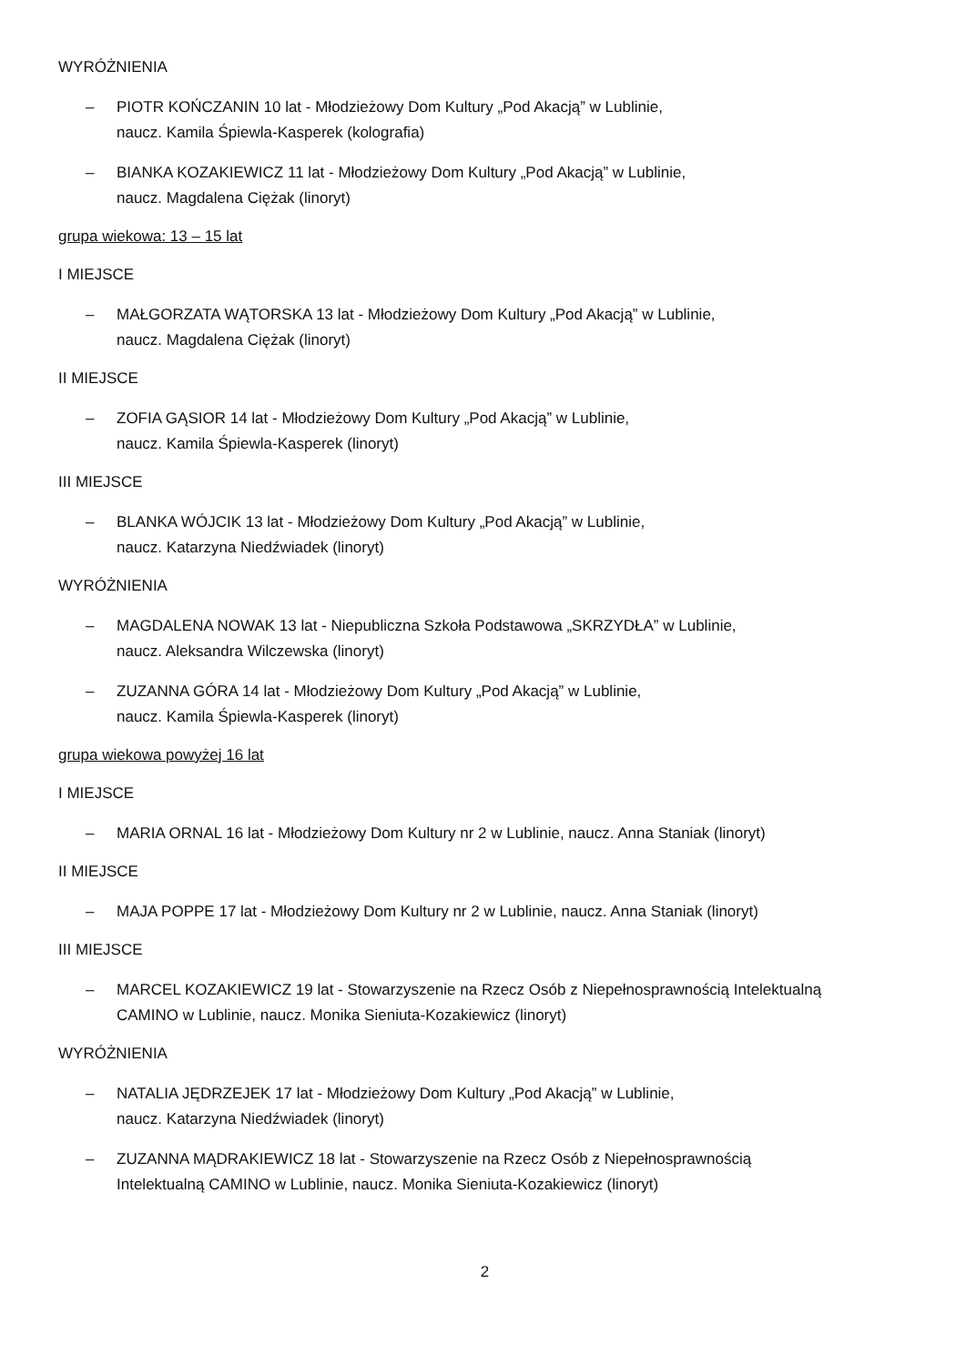WYRÓŻNIENIA
– PIOTR KOŃCZANIN 10 lat - Młodzieżowy Dom Kultury „Pod Akacją” w Lublinie,
naucz. Kamila Śpiewla-Kasperek (kolografia)
– BIANKA KOZAKIEWICZ 11 lat - Młodzieżowy Dom Kultury „Pod Akacją” w Lublinie,
naucz. Magdalena Ciężak (linoryt)
grupa wiekowa: 13 – 15 lat
I MIEJSCE
– MAŁGORZATA WĄTORSKA 13 lat - Młodzieżowy Dom Kultury „Pod Akacją” w Lublinie,
naucz. Magdalena Ciężak (linoryt)
II MIEJSCE
– ZOFIA GĄSIOR 14 lat - Młodzieżowy Dom Kultury „Pod Akacją” w Lublinie,
naucz. Kamila Śpiewla-Kasperek (linoryt)
III MIEJSCE
– BLANKA WÓJCIK 13 lat - Młodzieżowy Dom Kultury „Pod Akacją” w Lublinie,
naucz. Katarzyna Niedźwiadek (linoryt)
WYRÓŻNIENIA
– MAGDALENA NOWAK 13 lat - Niepubliczna Szkoła Podstawowa „SKRZYDŁA” w Lublinie,
naucz. Aleksandra Wilczewska (linoryt)
– ZUZANNA GÓRA 14 lat - Młodzieżowy Dom Kultury „Pod Akacją” w Lublinie,
naucz. Kamila Śpiewla-Kasperek (linoryt)
grupa wiekowa powyżej 16 lat
I MIEJSCE
– MARIA ORNAL 16 lat - Młodzieżowy Dom Kultury nr 2 w Lublinie, naucz. Anna Staniak (linoryt)
II MIEJSCE
– MAJA POPPE 17 lat - Młodzieżowy Dom Kultury nr 2 w Lublinie, naucz. Anna Staniak (linoryt)
III MIEJSCE
– MARCEL KOZAKIEWICZ 19 lat - Stowarzyszenie na Rzecz Osób z Niepełnosprawnością Intelektualną
CAMINO w Lublinie, naucz. Monika Sieniuta-Kozakiewicz (linoryt)
WYRÓŻNIENIA
– NATALIA JĘDRZEJEK 17 lat - Młodzieżowy Dom Kultury „Pod Akacją” w Lublinie,
naucz. Katarzyna Niedźwiadek (linoryt)
– ZUZANNA MĄDRAKIEWICZ 18 lat - Stowarzyszenie na Rzecz Osób z Niepełnosprawnością
Intelektualną CAMINO w Lublinie, naucz. Monika Sieniuta-Kozakiewicz (linoryt)
2